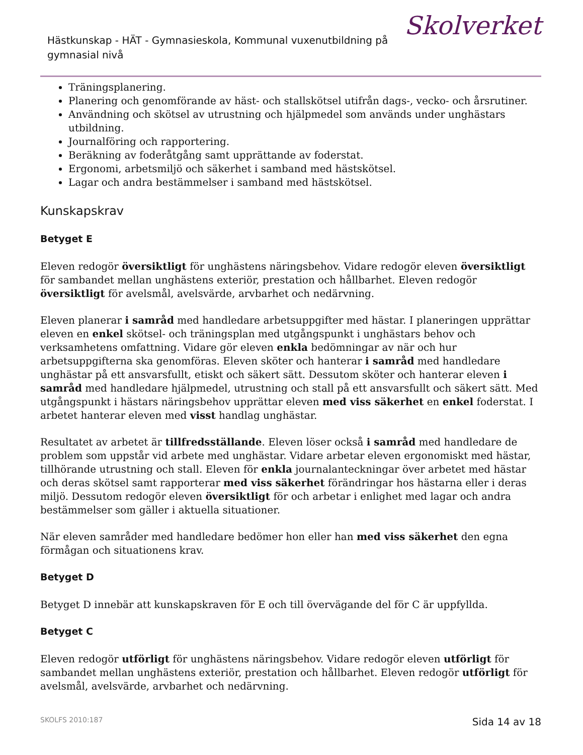Hästkunskap - HÄT - Gymnasieskola, Kommunal vuxenutbildning på gymnasial nivå
Skolverket
Träningsplanering.
Planering och genomförande av häst- och stallskötsel utifrån dags-, vecko- och årsrutiner.
Användning och skötsel av utrustning och hjälpmedel som används under unghästars utbildning.
Journalföring och rapportering.
Beräkning av foderåtgång samt upprättande av foderstat.
Ergonomi, arbetsmiljö och säkerhet i samband med hästskötsel.
Lagar och andra bestämmelser i samband med hästskötsel.
Kunskapskrav
Betyget E
Eleven redogör översiktligt för unghästens näringsbehov. Vidare redogör eleven översiktligt för sambandet mellan unghästens exteriör, prestation och hållbarhet. Eleven redogör översiktligt för avelsmål, avelsvärde, arvbarhet och nedärvning.
Eleven planerar i samråd med handledare arbetsuppgifter med hästar. I planeringen upprättar eleven en enkel skötsel- och träningsplan med utgångspunkt i unghästars behov och verksamhetens omfattning. Vidare gör eleven enkla bedömningar av när och hur arbetsuppgifterna ska genomföras. Eleven sköter och hanterar i samråd med handledare unghästar på ett ansvarsfullt, etiskt och säkert sätt. Dessutom sköter och hanterar eleven i samråd med handledare hjälpmedel, utrustning och stall på ett ansvarsfullt och säkert sätt. Med utgångspunkt i hästars näringsbehov upprättar eleven med viss säkerhet en enkel foderstat. I arbetet hanterar eleven med visst handlag unghästar.
Resultatet av arbetet är tillfredsställande. Eleven löser också i samråd med handledare de problem som uppstår vid arbete med unghästar. Vidare arbetar eleven ergonomiskt med hästar, tillhörande utrustning och stall. Eleven för enkla journalanteckningar över arbetet med hästar och deras skötsel samt rapporterar med viss säkerhet förändringar hos hästarna eller i deras miljö. Dessutom redogör eleven översiktligt för och arbetar i enlighet med lagar och andra bestämmelser som gäller i aktuella situationer.
När eleven samråder med handledare bedömer hon eller han med viss säkerhet den egna förmågan och situationens krav.
Betyget D
Betyget D innebär att kunskapskraven för E och till övervägande del för C är uppfyllda.
Betyget C
Eleven redogör utförligt för unghästens näringsbehov. Vidare redogör eleven utförligt för sambandet mellan unghästens exteriör, prestation och hållbarhet. Eleven redogör utförligt för avelsmål, avelsvärde, arvbarhet och nedärvning.
SKOLFS 2010:187 Sida 14 av 18